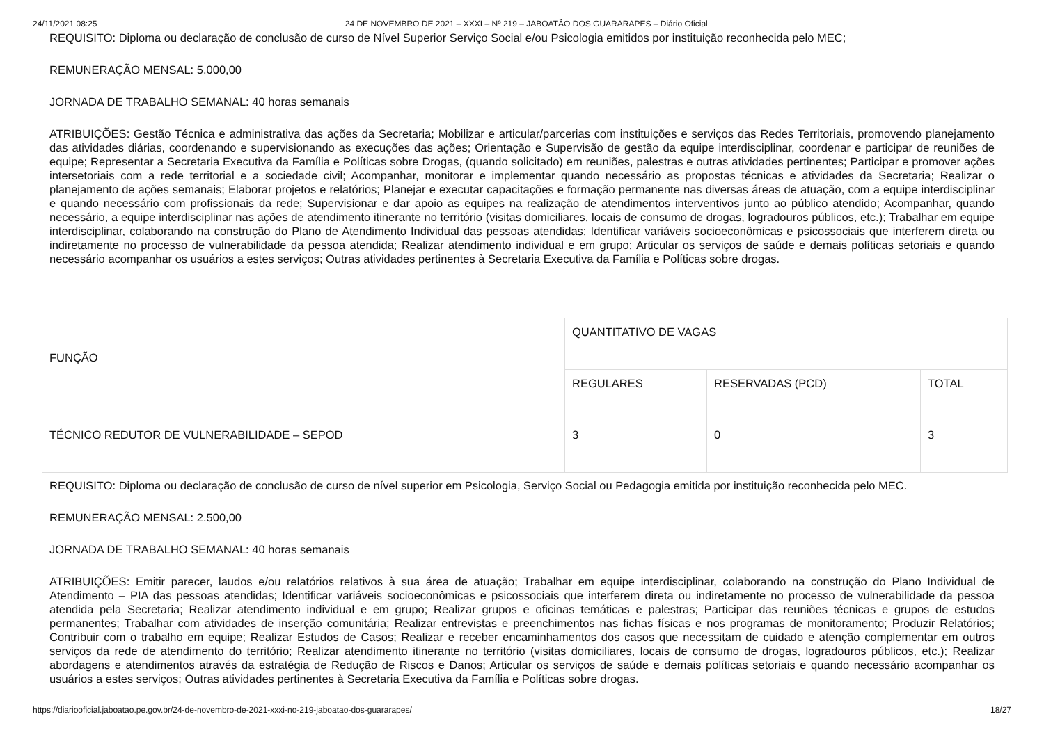24/11/2021 08:25 24 DE NOVEMBRO DE 2021 – XXXI – Nº 219 – JABOATÃO DOS GUARARAPES – Diário Oficial
REQUISITO: Diploma ou declaração de conclusão de curso de Nível Superior Serviço Social e/ou Psicologia emitidos por instituição reconhecida pelo MEC;
REMUNERAÇÃO MENSAL: 5.000,00
JORNADA DE TRABALHO SEMANAL: 40 horas semanais
ATRIBUIÇÕES: Gestão Técnica e administrativa das ações da Secretaria; Mobilizar e articular/parcerias com instituições e serviços das Redes Territoriais, promovendo planejamento das atividades diárias, coordenando e supervisionando as execuções das ações; Orientação e Supervisão de gestão da equipe interdisciplinar, coordenar e participar de reuniões de equipe; Representar a Secretaria Executiva da Família e Políticas sobre Drogas, (quando solicitado) em reuniões, palestras e outras atividades pertinentes; Participar e promover ações intersetoriais com a rede territorial e a sociedade civil; Acompanhar, monitorar e implementar quando necessário as propostas técnicas e atividades da Secretaria; Realizar o planejamento de ações semanais; Elaborar projetos e relatórios; Planejar e executar capacitações e formação permanente nas diversas áreas de atuação, com a equipe interdisciplinar e quando necessário com profissionais da rede; Supervisionar e dar apoio as equipes na realização de atendimentos interventivos junto ao público atendido; Acompanhar, quando necessário, a equipe interdisciplinar nas ações de atendimento itinerante no território (visitas domiciliares, locais de consumo de drogas, logradouros públicos, etc.); Trabalhar em equipe interdisciplinar, colaborando na construção do Plano de Atendimento Individual das pessoas atendidas; Identificar variáveis socioeconômicas e psicossociais que interferem direta ou indiretamente no processo de vulnerabilidade da pessoa atendida; Realizar atendimento individual e em grupo; Articular os serviços de saúde e demais políticas setoriais e quando necessário acompanhar os usuários a estes serviços; Outras atividades pertinentes à Secretaria Executiva da Família e Políticas sobre drogas.
| FUNÇÃO | QUANTITATIVO DE VAGAS | | |
| --- | --- | --- | --- |
| | REGULARES | RESERVADAS (PCD) | TOTAL |
| TÉCNICO REDUTOR DE VULNERABILIDADE – SEPOD | 3 | 0 | 3 |
REQUISITO: Diploma ou declaração de conclusão de curso de nível superior em Psicologia, Serviço Social ou Pedagogia emitida por instituição reconhecida pelo MEC.
REMUNERAÇÃO MENSAL: 2.500,00
JORNADA DE TRABALHO SEMANAL: 40 horas semanais
ATRIBUIÇÕES: Emitir parecer, laudos e/ou relatórios relativos à sua área de atuação; Trabalhar em equipe interdisciplinar, colaborando na construção do Plano Individual de Atendimento – PIA das pessoas atendidas; Identificar variáveis socioeconômicas e psicossociais que interferem direta ou indiretamente no processo de vulnerabilidade da pessoa atendida pela Secretaria; Realizar atendimento individual e em grupo; Realizar grupos e oficinas temáticas e palestras; Participar das reuniões técnicas e grupos de estudos permanentes; Trabalhar com atividades de inserção comunitária; Realizar entrevistas e preenchimentos nas fichas físicas e nos programas de monitoramento; Produzir Relatórios; Contribuir com o trabalho em equipe; Realizar Estudos de Casos; Realizar e receber encaminhamentos dos casos que necessitam de cuidado e atenção complementar em outros serviços da rede de atendimento do território; Realizar atendimento itinerante no território (visitas domiciliares, locais de consumo de drogas, logradouros públicos, etc.); Realizar abordagens e atendimentos através da estratégia de Redução de Riscos e Danos; Articular os serviços de saúde e demais políticas setoriais e quando necessário acompanhar os usuários a estes serviços; Outras atividades pertinentes à Secretaria Executiva da Família e Políticas sobre drogas.
https://diariooficial.jaboatao.pe.gov.br/24-de-novembro-de-2021-xxxi-no-219-jaboatao-dos-guararapes/ 18/27